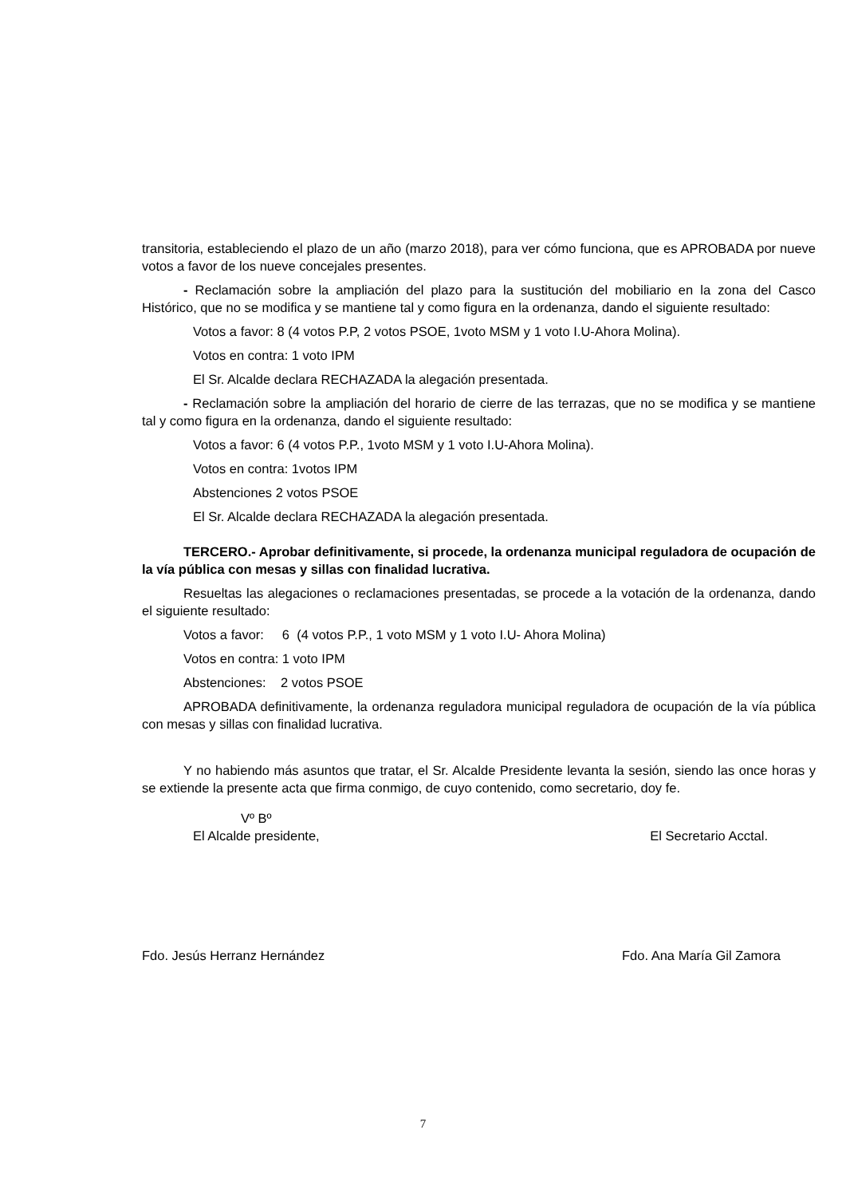transitoria, estableciendo el plazo de un año (marzo 2018), para ver cómo funciona, que es APROBADA por nueve votos a favor de los nueve concejales presentes.
- Reclamación sobre la ampliación del plazo para la sustitución del mobiliario en la zona del Casco Histórico, que no se modifica y se mantiene tal y como figura en la ordenanza, dando el siguiente resultado:
Votos a favor: 8 (4 votos P.P, 2 votos PSOE, 1voto MSM y 1 voto I.U-Ahora Molina).
Votos en contra: 1 voto IPM
El Sr. Alcalde declara RECHAZADA la alegación presentada.
- Reclamación sobre la ampliación del horario de cierre de las terrazas, que no se modifica y se mantiene tal y como figura en la ordenanza, dando el siguiente resultado:
Votos a favor: 6 (4 votos P.P., 1voto MSM y 1 voto I.U-Ahora Molina).
Votos en contra: 1votos IPM
Abstenciones 2 votos PSOE
El Sr. Alcalde declara RECHAZADA la alegación presentada.
TERCERO.- Aprobar definitivamente, si procede, la ordenanza municipal reguladora de ocupación de la vía pública con mesas y sillas con finalidad lucrativa.
Resueltas las alegaciones o reclamaciones presentadas, se procede a la votación de la ordenanza, dando el siguiente resultado:
Votos a favor: 6 (4 votos P.P., 1 voto MSM y 1 voto I.U- Ahora Molina)
Votos en contra: 1 voto IPM
Abstenciones: 2 votos PSOE
APROBADA definitivamente, la ordenanza reguladora municipal reguladora de ocupación de la vía pública con mesas y sillas con finalidad lucrativa.
Y no habiendo más asuntos que tratar, el Sr. Alcalde Presidente levanta la sesión, siendo las once horas y se extiende la presente acta que firma conmigo, de cuyo contenido, como secretario, doy fe.
Vº Bº
El Alcalde presidente, El Secretario Acctal.
Fdo. Jesús Herranz Hernández Fdo. Ana María Gil Zamora
7